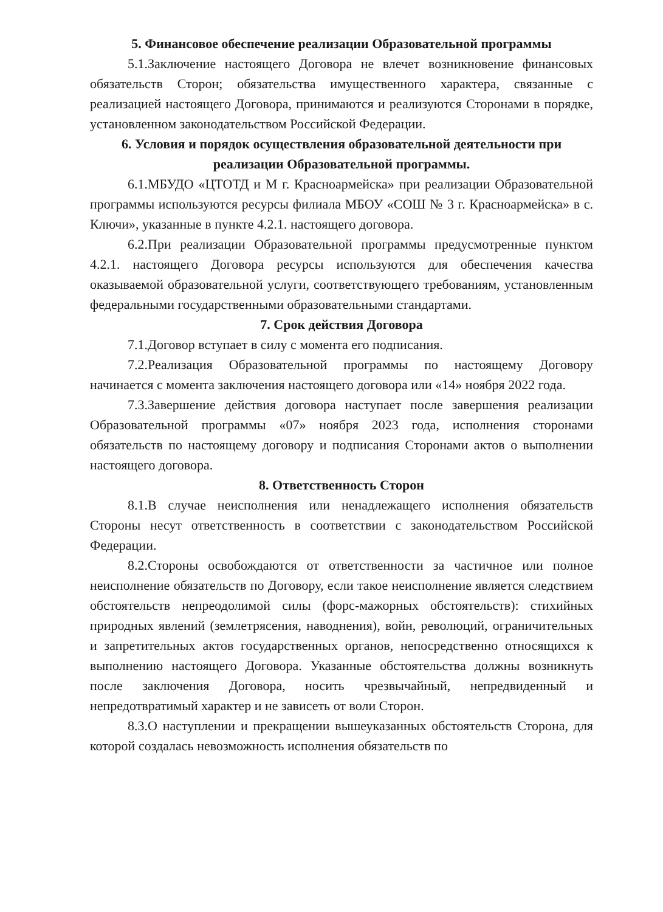5. Финансовое обеспечение реализации Образовательной программы
5.1.Заключение настоящего Договора не влечет возникновение финансовых обязательств Сторон; обязательства имущественного характера, связанные с реализацией настоящего Договора, принимаются и реализуются Сторонами в порядке, установленном законодательством Российской Федерации.
6. Условия и порядок осуществления образовательной деятельности при реализации Образовательной программы.
6.1.МБУДО «ЦТОТД и М г. Красноармейска» при реализации Образовательной программы используются ресурсы филиала МБОУ «СОШ № 3 г. Красноармейска» в с. Ключи», указанные в пункте 4.2.1. настоящего договора.
6.2.При реализации Образовательной программы предусмотренные пунктом 4.2.1. настоящего Договора ресурсы используются для обеспечения качества оказываемой образовательной услуги, соответствующего требованиям, установленным федеральными государственными образовательными стандартами.
7. Срок действия Договора
7.1.Договор вступает в силу с момента его подписания.
7.2.Реализация Образовательной программы по настоящему Договору начинается с момента заключения настоящего договора или «14» ноября 2022 года.
7.3.Завершение действия договора наступает после завершения реализации Образовательной программы «07» ноября 2023 года, исполнения сторонами обязательств по настоящему договору и подписания Сторонами актов о выполнении настоящего договора.
8. Ответственность Сторон
8.1.В случае неисполнения или ненадлежащего исполнения обязательств Стороны несут ответственность в соответствии с законодательством Российской Федерации.
8.2.Стороны освобождаются от ответственности за частичное или полное неисполнение обязательств по Договору, если такое неисполнение является следствием обстоятельств непреодолимой силы (форс-мажорных обстоятельств): стихийных природных явлений (землетрясения, наводнения), войн, революций, ограничительных и запретительных актов государственных органов, непосредственно относящихся к выполнению настоящего Договора. Указанные обстоятельства должны возникнуть после заключения Договора, носить чрезвычайный, непредвиденный и непредотвратимый характер и не зависеть от воли Сторон.
8.3.О наступлении и прекращении вышеуказанных обстоятельств Сторона, для которой создалась невозможность исполнения обязательств по